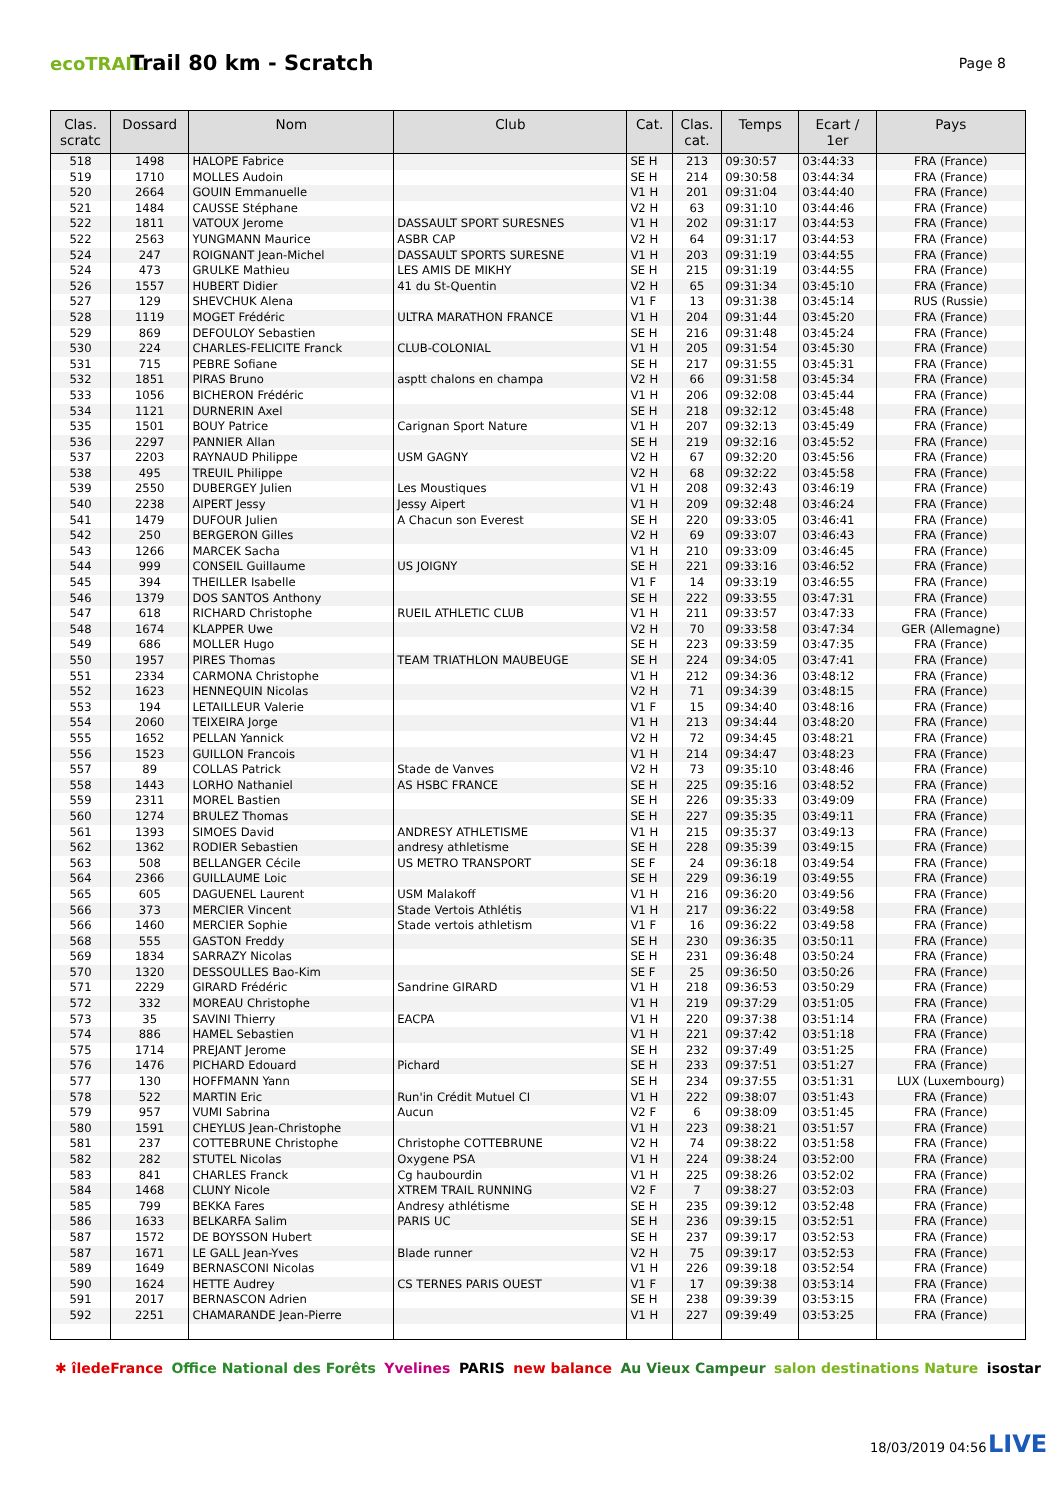ecoTRAIL
Trail 80 km - Scratch
Page 8
| Clas. scratc | Dossard | Nom | Club | Cat. | Clas. cat. | Temps | Ecart / 1er | Pays |
| --- | --- | --- | --- | --- | --- | --- | --- | --- |
| 518 | 1498 | HALOPE Fabrice | | SE H | 213 | 09:30:57 | 03:44:33 | FRA (France) |
| 519 | 1710 | MOLLES Audoin | | SE H | 214 | 09:30:58 | 03:44:34 | FRA (France) |
| 520 | 2664 | GOUIN Emmanuelle | | V1 H | 201 | 09:31:04 | 03:44:40 | FRA (France) |
| 521 | 1484 | CAUSSE Stéphane | | V2 H | 63 | 09:31:10 | 03:44:46 | FRA (France) |
| 522 | 1811 | VATOUX Jerome | DASSAULT SPORT SURESNES | V1 H | 202 | 09:31:17 | 03:44:53 | FRA (France) |
| 522 | 2563 | YUNGMANN Maurice | ASBR CAP | V2 H | 64 | 09:31:17 | 03:44:53 | FRA (France) |
| 524 | 247 | ROIGNANT Jean-Michel | DASSAULT SPORTS SURESNE | V1 H | 203 | 09:31:19 | 03:44:55 | FRA (France) |
| 524 | 473 | GRULKE Mathieu | LES AMIS DE MIKHY | SE H | 215 | 09:31:19 | 03:44:55 | FRA (France) |
| 526 | 1557 | HUBERT Didier | 41 du St-Quentin | V2 H | 65 | 09:31:34 | 03:45:10 | FRA (France) |
| 527 | 129 | SHEVCHUK Alena | | V1 F | 13 | 09:31:38 | 03:45:14 | RUS (Russie) |
| 528 | 1119 | MOGET Frédéric | ULTRA MARATHON FRANCE | V1 H | 204 | 09:31:44 | 03:45:20 | FRA (France) |
| 529 | 869 | DEFOULOY Sebastien | | SE H | 216 | 09:31:48 | 03:45:24 | FRA (France) |
| 530 | 224 | CHARLES-FELICITE Franck | CLUB-COLONIAL | V1 H | 205 | 09:31:54 | 03:45:30 | FRA (France) |
| 531 | 715 | PEBRE Sofiane | | SE H | 217 | 09:31:55 | 03:45:31 | FRA (France) |
| 532 | 1851 | PIRAS Bruno | asptt chalons en champa | V2 H | 66 | 09:31:58 | 03:45:34 | FRA (France) |
| 533 | 1056 | BICHERON Frédéric | | V1 H | 206 | 09:32:08 | 03:45:44 | FRA (France) |
| 534 | 1121 | DURNERIN Axel | | SE H | 218 | 09:32:12 | 03:45:48 | FRA (France) |
| 535 | 1501 | BOUY Patrice | Carignan Sport Nature | V1 H | 207 | 09:32:13 | 03:45:49 | FRA (France) |
| 536 | 2297 | PANNIER Allan | | SE H | 219 | 09:32:16 | 03:45:52 | FRA (France) |
| 537 | 2203 | RAYNAUD Philippe | USM GAGNY | V2 H | 67 | 09:32:20 | 03:45:56 | FRA (France) |
| 538 | 495 | TREUIL Philippe | | V2 H | 68 | 09:32:22 | 03:45:58 | FRA (France) |
| 539 | 2550 | DUBERGEY Julien | Les Moustiques | V1 H | 208 | 09:32:43 | 03:46:19 | FRA (France) |
| 540 | 2238 | AIPERT Jessy | Jessy Aipert | V1 H | 209 | 09:32:48 | 03:46:24 | FRA (France) |
| 541 | 1479 | DUFOUR Julien | A Chacun son Everest | SE H | 220 | 09:33:05 | 03:46:41 | FRA (France) |
| 542 | 250 | BERGERON Gilles | | V2 H | 69 | 09:33:07 | 03:46:43 | FRA (France) |
| 543 | 1266 | MARCEK Sacha | | V1 H | 210 | 09:33:09 | 03:46:45 | FRA (France) |
| 544 | 999 | CONSEIL Guillaume | US JOIGNY | SE H | 221 | 09:33:16 | 03:46:52 | FRA (France) |
| 545 | 394 | THEILLER Isabelle | | V1 F | 14 | 09:33:19 | 03:46:55 | FRA (France) |
| 546 | 1379 | DOS SANTOS Anthony | | SE H | 222 | 09:33:55 | 03:47:31 | FRA (France) |
| 547 | 618 | RICHARD Christophe | RUEIL ATHLETIC CLUB | V1 H | 211 | 09:33:57 | 03:47:33 | FRA (France) |
| 548 | 1674 | KLAPPER Uwe | | V2 H | 70 | 09:33:58 | 03:47:34 | GER (Allemagne) |
| 549 | 686 | MOLLER Hugo | | SE H | 223 | 09:33:59 | 03:47:35 | FRA (France) |
| 550 | 1957 | PIRES Thomas | TEAM TRIATHLON MAUBEUGE | SE H | 224 | 09:34:05 | 03:47:41 | FRA (France) |
| 551 | 2334 | CARMONA Christophe | | V1 H | 212 | 09:34:36 | 03:48:12 | FRA (France) |
| 552 | 1623 | HENNEQUIN Nicolas | | V2 H | 71 | 09:34:39 | 03:48:15 | FRA (France) |
| 553 | 194 | LETAILLEUR Valerie | | V1 F | 15 | 09:34:40 | 03:48:16 | FRA (France) |
| 554 | 2060 | TEIXEIRA Jorge | | V1 H | 213 | 09:34:44 | 03:48:20 | FRA (France) |
| 555 | 1652 | PELLAN Yannick | | V2 H | 72 | 09:34:45 | 03:48:21 | FRA (France) |
| 556 | 1523 | GUILLON Francois | | V1 H | 214 | 09:34:47 | 03:48:23 | FRA (France) |
| 557 | 89 | COLLAS Patrick | Stade de Vanves | V2 H | 73 | 09:35:10 | 03:48:46 | FRA (France) |
| 558 | 1443 | LORHO Nathaniel | AS HSBC FRANCE | SE H | 225 | 09:35:16 | 03:48:52 | FRA (France) |
| 559 | 2311 | MOREL Bastien | | SE H | 226 | 09:35:33 | 03:49:09 | FRA (France) |
| 560 | 1274 | BRULEZ Thomas | | SE H | 227 | 09:35:35 | 03:49:11 | FRA (France) |
| 561 | 1393 | SIMOES David | ANDRESY ATHLETISME | V1 H | 215 | 09:35:37 | 03:49:13 | FRA (France) |
| 562 | 1362 | RODIER Sebastien | andresy athletisme | SE H | 228 | 09:35:39 | 03:49:15 | FRA (France) |
| 563 | 508 | BELLANGER Cécile | US METRO TRANSPORT | SE F | 24 | 09:36:18 | 03:49:54 | FRA (France) |
| 564 | 2366 | GUILLAUME Loic | | SE H | 229 | 09:36:19 | 03:49:55 | FRA (France) |
| 565 | 605 | DAGUENEL Laurent | USM Malakoff | V1 H | 216 | 09:36:20 | 03:49:56 | FRA (France) |
| 566 | 373 | MERCIER Vincent | Stade Vertois Athlétis | V1 H | 217 | 09:36:22 | 03:49:58 | FRA (France) |
| 566 | 1460 | MERCIER Sophie | Stade vertois athletism | V1 F | 16 | 09:36:22 | 03:49:58 | FRA (France) |
| 568 | 555 | GASTON Freddy | | SE H | 230 | 09:36:35 | 03:50:11 | FRA (France) |
| 569 | 1834 | SARRAZY Nicolas | | SE H | 231 | 09:36:48 | 03:50:24 | FRA (France) |
| 570 | 1320 | DESSOULLES Bao-Kim | | SE F | 25 | 09:36:50 | 03:50:26 | FRA (France) |
| 571 | 2229 | GIRARD Frédéric | Sandrine GIRARD | V1 H | 218 | 09:36:53 | 03:50:29 | FRA (France) |
| 572 | 332 | MOREAU Christophe | | V1 H | 219 | 09:37:29 | 03:51:05 | FRA (France) |
| 573 | 35 | SAVINI Thierry | EACPA | V1 H | 220 | 09:37:38 | 03:51:14 | FRA (France) |
| 574 | 886 | HAMEL Sebastien | | V1 H | 221 | 09:37:42 | 03:51:18 | FRA (France) |
| 575 | 1714 | PREJANT Jerome | | SE H | 232 | 09:37:49 | 03:51:25 | FRA (France) |
| 576 | 1476 | PICHARD Edouard | Pichard | SE H | 233 | 09:37:51 | 03:51:27 | FRA (France) |
| 577 | 130 | HOFFMANN Yann | | SE H | 234 | 09:37:55 | 03:51:31 | LUX (Luxembourg) |
| 578 | 522 | MARTIN Eric | Run'in Crédit Mutuel CI | V1 H | 222 | 09:38:07 | 03:51:43 | FRA (France) |
| 579 | 957 | VUMI Sabrina | Aucun | V2 F | 6 | 09:38:09 | 03:51:45 | FRA (France) |
| 580 | 1591 | CHEYLUS Jean-Christophe | | V1 H | 223 | 09:38:21 | 03:51:57 | FRA (France) |
| 581 | 237 | COTTEBRUNE Christophe | Christophe COTTEBRUNE | V2 H | 74 | 09:38:22 | 03:51:58 | FRA (France) |
| 582 | 282 | STUTEL Nicolas | Oxygene PSA | V1 H | 224 | 09:38:24 | 03:52:00 | FRA (France) |
| 583 | 841 | CHARLES Franck | Cg haubourdin | V1 H | 225 | 09:38:26 | 03:52:02 | FRA (France) |
| 584 | 1468 | CLUNY Nicole | XTREM TRAIL RUNNING | V2 F | 7 | 09:38:27 | 03:52:03 | FRA (France) |
| 585 | 799 | BEKKA Fares | Andresy athlétisme | SE H | 235 | 09:39:12 | 03:52:48 | FRA (France) |
| 586 | 1633 | BELKARFA Salim | PARIS UC | SE H | 236 | 09:39:15 | 03:52:51 | FRA (France) |
| 587 | 1572 | DE BOYSSON Hubert | | SE H | 237 | 09:39:17 | 03:52:53 | FRA (France) |
| 587 | 1671 | LE GALL Jean-Yves | Blade runner | V2 H | 75 | 09:39:17 | 03:52:53 | FRA (France) |
| 589 | 1649 | BERNASCONI Nicolas | | V1 H | 226 | 09:39:18 | 03:52:54 | FRA (France) |
| 590 | 1624 | HETTE Audrey | CS TERNES PARIS OUEST | V1 F | 17 | 09:39:38 | 03:53:14 | FRA (France) |
| 591 | 2017 | BERNASCON Adrien | | SE H | 238 | 09:39:39 | 03:53:15 | FRA (France) |
| 592 | 2251 | CHAMARANDE Jean-Pierre | | V1 H | 227 | 09:39:49 | 03:53:25 | FRA (France) |
✱ îledeFrance Office National des Forêts Yvelines PARIS new balance Au Vieux Campeur salon destinations Nature isostar
18/03/2019 04:56 LIVE